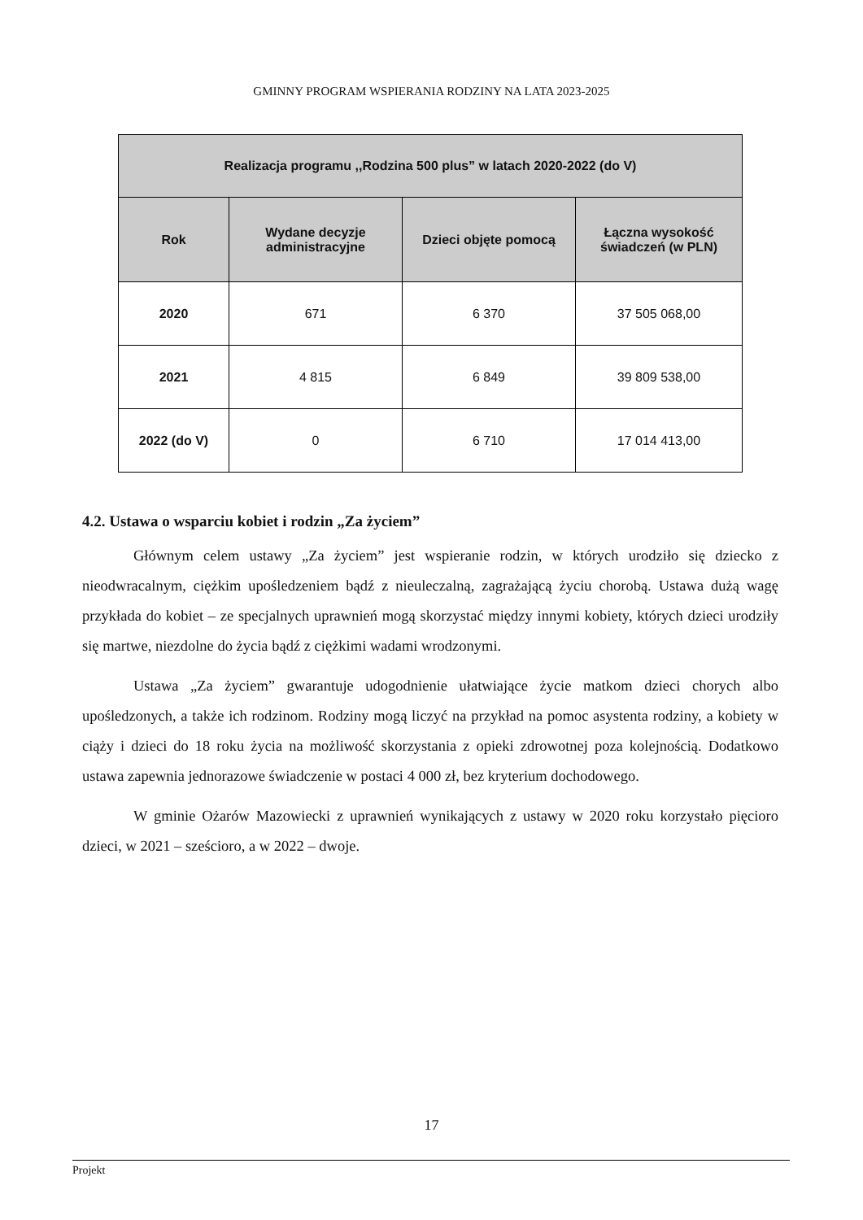GMINNY PROGRAM WSPIERANIA RODZINY NA LATA 2023-2025
| Realizacja programu ,,Rodzina 500 plus” w latach 2020-2022 (do V) | | | |
| --- | --- | --- | --- |
| Rok | Wydane decyzje administracyjne | Dzieci objęte pomocą | Łączna wysokość świadczeń (w PLN) |
| 2020 | 671 | 6 370 | 37 505 068,00 |
| 2021 | 4 815 | 6 849 | 39 809 538,00 |
| 2022 (do V) | 0 | 6 710 | 17 014 413,00 |
4.2. Ustawa o wsparciu kobiet i rodzin „Za życiem”
Głównym celem ustawy „Za życiem” jest wspieranie rodzin, w których urodziło się dziecko z nieodwracalnym, ciężkim upośledzeniem bądź z nieuleczalną, zagrażającą życiu chorobą. Ustawa dużą wagę przykłada do kobiet – ze specjalnych uprawnień mogą skorzystać między innymi kobiety, których dzieci urodziły się martwe, niezdolne do życia bądź z ciężkimi wadami wrodzonymi.
Ustawa „Za życiem” gwarantuje udogodnienie ułatwiające życie matkom dzieci chorych albo upośledzonych, a także ich rodzinom. Rodziny mogą liczyć na przykład na pomoc asystenta rodziny, a kobiety w ciąży i dzieci do 18 roku życia na możliwość skorzystania z opieki zdrowotnej poza kolejnością. Dodatkowo ustawa zapewnia jednorazowe świadczenie w postaci 4 000 zł, bez kryterium dochodowego.
W gminie Ożarów Mazowiecki z uprawnień wynikających z ustawy w 2020 roku korzystało pięcioro dzieci, w 2021 – sześcioro, a w 2022 – dwoje.
17
Projekt